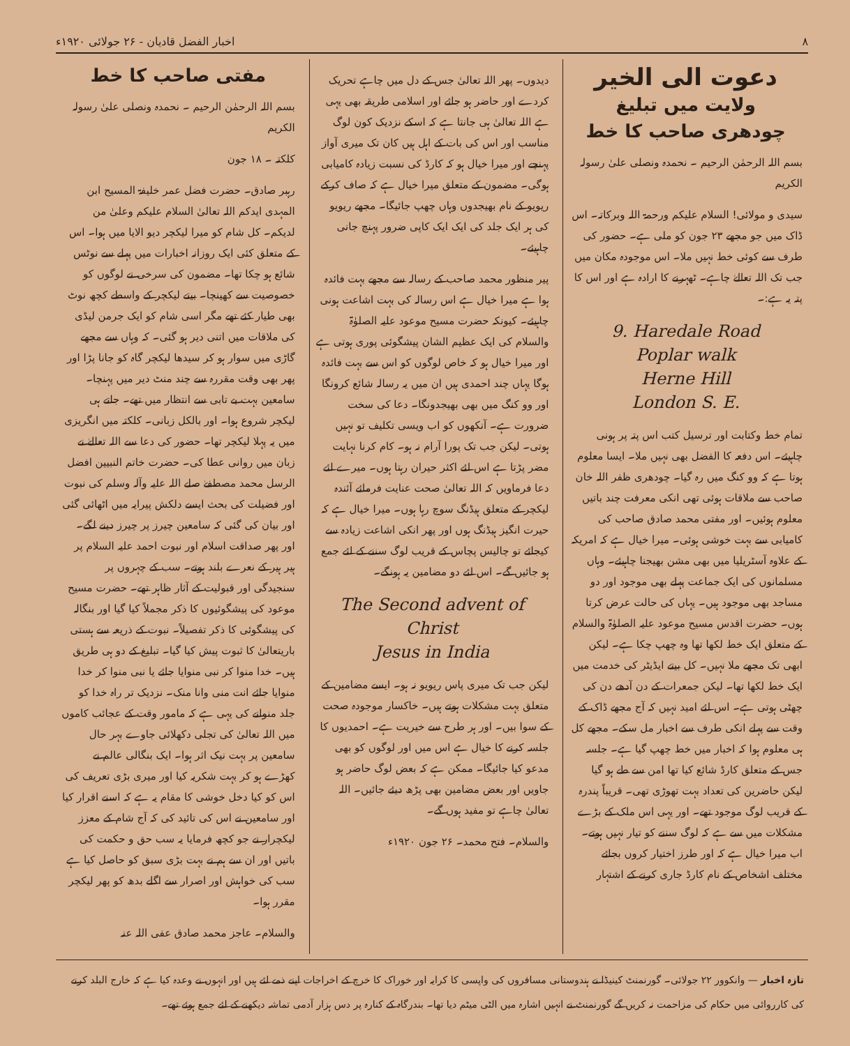۸ اخبار الفضل قادیان - ۲۶ جولائی ۱۹۲۰ء
دعوت الی الخیر
ولایت میں تبلیغ
چودھری صاحب کا خط
بسم اللہ الرحمٰن الرحیم ۔ نحمدہ ونصلی علیٰ رسولہ الکریم
سیدی و مولائی! السلام علیکم ورحمۃ اللہ وبرکاتہ۔ اس ڈاک میں جو مجھے ۲۳ جون کو ملی ہے۔ حضور کی طرف سے کوئی خط نہیں ملا۔ اس موجودہ مکان میں جب تک اللہ تعالےٰ چاہے۔ ٹھہرنے کا ارادہ ہے اور اس کا پتہ یہ ہے:۔
9. Haredale Road
Poplar walk
Herne Hill
London S. E.
تمام خط وکتابت اور ترسیل کتب اس پتہ پر ہونی چاہیئے۔ اس دفعہ کا الفضل بھی نہیں ملا۔ ایسا معلوم ہوتا ہے کہ وو کنگ میں رہ گیا۔ چودھری ظفر اللہ خان صاحب سے ملاقات ہوئی تھی انکی معرفت چند باتیں معلوم ہوئیں۔ اور مفتی محمد صادق صاحب کی کامیابی سے بہت خوشی ہوئی۔ میرا خیال ہے کہ امریکہ کے علاوہ آسٹریلیا میں بھی مشن بھیجنا چاہیئے۔ وہاں مسلمانوں کی ایک جماعت پہلے بھی موجود اور دو مساجد بھی موجود ہیں۔ یہاں کی حالت عرض کرتا ہوں۔ حضرت اقدس مسیح موعود علیہ الصلوٰۃ والسلام کے متعلق ایک خط لکھا تھا وہ چھپ چکا ہے۔ لیکن ابھی تک مجھے ملا نہیں۔ کل بیتے ایڈیٹر کی خدمت میں ایک خط لکھا تھا۔ لیکن جمعرات کے دن آدھے دن کی چھٹی ہوتی ہے۔ اس لئے امید نہیں کہ آج مجھے ڈاک کے وقت سے پہلے انکی طرف سے اخبار مل سکے۔ مجھے کل ہی معلوم ہوا کہ اخبار میں خط چھپ گیا ہے۔ جلسہ جس کے متعلق کارڈ شائع کیا تھا امن سے طے ہو گیا لیکن حاضرین کی تعداد بہت تھوڑی تھی۔ قریباً پندرہ کے قریب لوگ موجود تھے۔ اور یہی اس ملک کے بڑے مشکلات میں سے ہے کہ لوگ سننے کو تیار نہیں ہوتے۔ اب میرا خیال ہے کہ اور طرز اختیار کروں بجائے مختلف اشخاص کے نام کارڈ جاری کرنے کے اشتہار
دیدوں۔ پھر اللہ تعالیٰ جس کے دل میں چاہے تحریک کردے اور حاضر ہو جائے اور اسلامی طریقہ بھی یہی ہے اللہ تعالیٰ ہی جانتا ہے کہ اسکے نزدیک کون لوگ مناسب اور اس کی بات کے اہل ہیں کان تک میری آواز پہنچے اور میرا خیال ہو کہ کارڈ کی نسبت زیادہ کامیابی ہوگی۔ مضمون کے متعلق میرا خیال ہے کہ صاف کرکے ریویو کے نام بھیجدوں وہاں چھپ جائیگا۔ مجھے ریویو کی ہر ایک جلد کی ایک ایک کاپی ضرور پہنچ جانی چاہیئے۔
پیر منظور محمد صاحب کے رسالہ سے مجھے بہت فائدہ ہوا ہے میرا خیال ہے اس رسالہ کی بہت اشاعت ہونی چاہیئے۔ کیونکہ حضرت مسیح موعود علیہ الصلوٰۃ والسلام کی ایک عظیم الشان پیشگوئی پوری ہوتی ہے اور میرا خیال ہو کہ خاص لوگوں کو اس سے بہت فائدہ ہوگا یہاں چند احمدی ہیں ان میں یہ رسالہ شائع کرونگا اور وو کنگ میں بھی بھیجدونگا۔ دعا کی سخت ضرورت ہے۔ آنکھوں کو اب ویسی تکلیف تو نہیں ہوتی۔ لیکن جب تک پورا آرام نہ ہو۔ کام کرنا نہایت مضر پڑتا ہے اس لئے اکثر حیران رہتا ہوں۔ میرے لئے دعا فرماویں کہ اللہ تعالیٰ صحت عنایت فرمائے آئندہ لیکچر کے متعلق ہیڈنگ سوچ رہا ہوں۔ میرا خیال ہے کہ حیرت انگیز ہیڈنگ ہوں اور پھر انکی اشاعت زیادہ سے کیجائے تو چالیس پچاس کے قریب لوگ سننے کے لئے جمع ہو جائیں گے۔ اس لئے دو مضامین یہ ہونگے۔
The Second advent of
Christ
Jesus in India
لیکن جب تک میری پاس ریویو نہ ہو۔ ایسے مضامین کے متعلق بہت مشکلات ہوتے ہیں۔ خاکسار موجودہ صحت کے سوا بیں۔ اور ہر طرح سے خیریت ہے۔ احمدیوں کا جلسہ کرنے کا خیال ہے اس میں اور لوگوں کو بھی مدعو کیا جائیگا۔ ممکن ہے کہ بعض لوگ حاضر ہو جاویں اور بعض مضامین بھی پڑھ دیئے جائیں۔ اللہ تعالیٰ چاہے تو مفید ہوں گے۔
والسلام۔ فتح محمد۔ ۲۶ جون ۱۹۲۰ء
مفتی صاحب کا خط
بسم اللہ الرحمٰن الرحیم ۔ نحمدہ ونصلی علیٰ رسولہ الکریم
کلکتہ ۔ ۱۸ جون
رہبر صادق۔ حضرت فضل عمر خلیفۃ المسیح ابن المہدی ایدکم اللہ تعالیٰ السلام علیکم وعلیٰ من لدیکم۔ کل شام کو میرا لیکچر دیو الایا میں ہوا۔ اس کے متعلق کئی ایک روزانہ اخبارات میں پہلے سے نوٹس شائع ہو چکا تھا۔ مضمون کی سرخی نے لوگوں کو خصوصیت سے کھینچا۔ بیتے لیکچر کے واسطے کچھ نوٹ بھی طیار کئے تھے مگر اسی شام کو ایک جرمن لیڈی کی ملاقات میں اتنی دیر ہو گئی۔ کہ وہاں سے مجھے گاڑی میں سوار ہو کر سیدھا لیکچر گاہ کو جانا پڑا اور پھر بھی وقت مقررہ سے چند منٹ دیر میں پہنچا۔ سامعین بہت بے تابی سے انتظار میں تھے۔ جاتے ہی لیکچر شروع ہوا۔ اور بالکل زبانی۔ کلکتہ میں انگریزی میں یہ پہلا لیکچر تھا۔ حضور کی دعا سے اللہ تعالےٰ نے زبان میں روانی عطا کی۔ حضرت خاتم النبیین افضل الرسل محمد مصطفےٰ صلے اللہ علیہ وآلہ وسلم کی نبوت اور فضیلت کی بحث ایسے دلکش پیرایہ میں اٹھائی گئی اور بیان کی گئی کہ سامعین چیرز پر چیرز دینے لگے۔ اور پھر صداقت اسلام اور نبوت احمد علیہ السلام پر ہیر ہیر کے نعرے بلند ہوتے۔ سب کے چہروں پر سنجیدگی اور قبولیت کے آثار ظاہر تھے۔ حضرت مسیح موعود کی پیشگوئیوں کا ذکر مجملاً کیا گیا اور بنگالہ کی پیشگوئی کا ذکر تفصیلاً۔ نبوت کے ذریعہ سے ہستی باریتعالیٰ کا ثبوت پیش کیا گیا۔ تبلیغ کے دو ہی طریق ہیں۔ خدا منوا کر نبی منوایا جائے یا نبی منوا کر خدا منوایا جائے انت منی وانا منک۔ نزدیک تر راہ خدا کو جلد منوانے کی یہی ہے کہ مامور وقت کے عجائب کاموں میں اللہ تعالیٰ کی تجلی دکھلائی جاوے بہر حال سامعین پر بہت نیک اثر ہوا۔ ایک بنگالی عالم نے کھڑے ہو کر بہت شکریہ کیا اور میری بڑی تعریف کی اس کو کیا دخل خوشی کا مقام یہ ہے کہ اسنے اقرار کیا اور سامعین نے اس کی تائید کی کہ آج شام کے معزز لیکچرار نے جو کچھ فرمایا یہ سب حق و حکمت کی باتیں اور ان سے ہم نے بہت بڑی سبق کو حاصل کیا ہے سب کی خواہش اور اصرار سے اگلے بدھ کو پھر لیکچر مقرر ہوا۔
والسلام۔ عاجز محمد صادق عفی اللہ عنہ
تازہ اخبار — وانکوور ۲۲ جولائی۔ گورنمنٹ کینیڈا نے ہندوستانی مسافروں کی واپسی کا کرایہ اور خوراک کا خرچ کے اخراجات اپنے ذمے لئے ہیں اور انہوں نے وعدہ کیا ہے کہ خارج البلد کرنے کی کارروائی میں حکام کی مزاحمت نہ کریں گے گورنمنٹ نے انہیں اشارہ میں الٹی میٹم دیا تھا۔ بندرگاہ کے کنارہ پر دس ہزار آدمی تماشہ دیکھنے کے لئے جمع ہوئے تھے۔